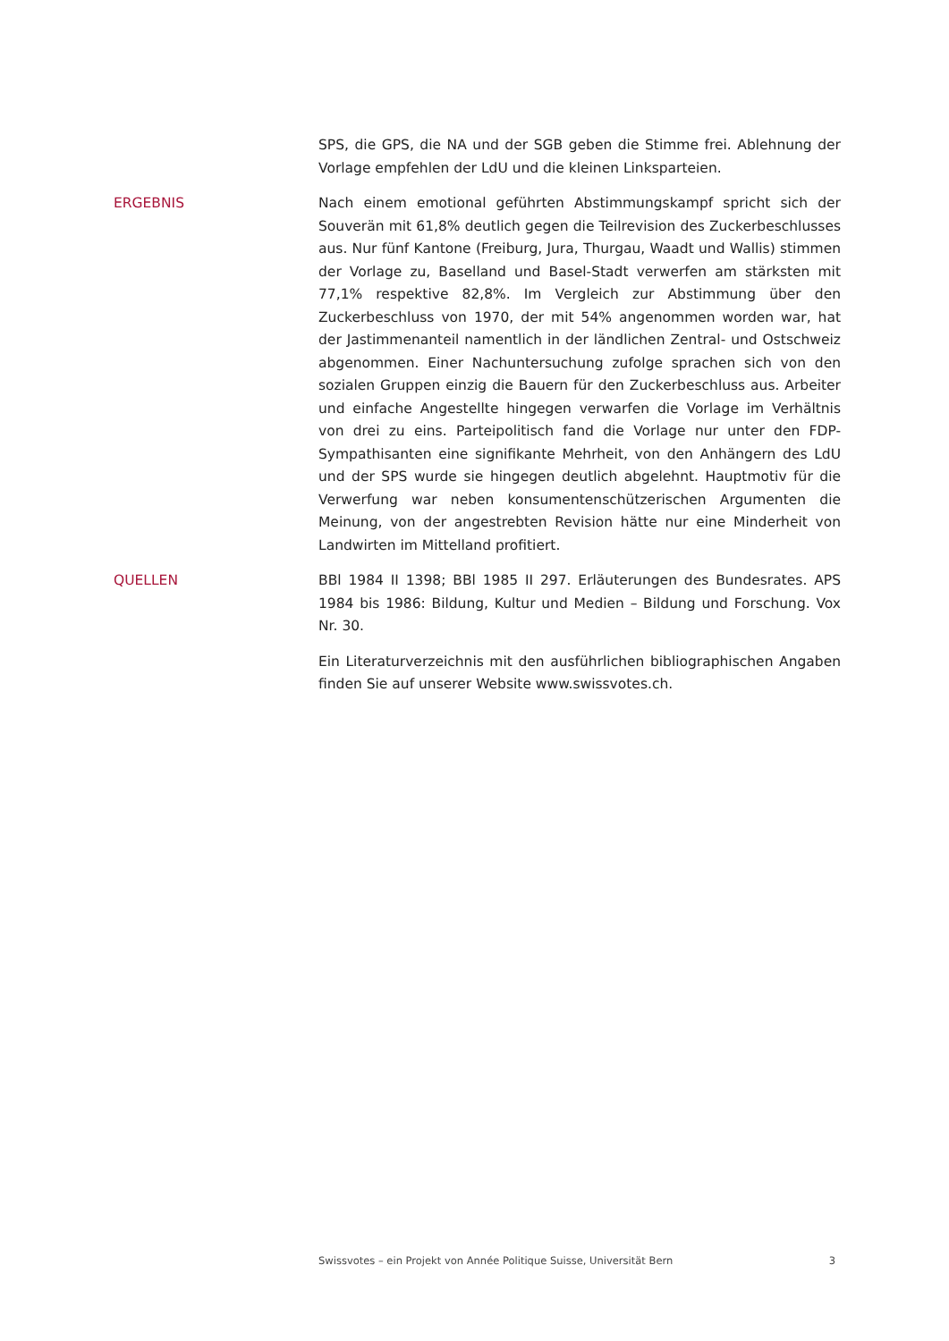SPS, die GPS, die NA und der SGB geben die Stimme frei. Ablehnung der Vorlage empfehlen der LdU und die kleinen Linksparteien.
ERGEBNIS Nach einem emotional geführten Abstimmungskampf spricht sich der Souverän mit 61,8% deutlich gegen die Teilrevision des Zuckerbeschlusses aus. Nur fünf Kantone (Freiburg, Jura, Thurgau, Waadt und Wallis) stimmen der Vorlage zu, Baselland und Basel-Stadt verwerfen am stärksten mit 77,1% respektive 82,8%. Im Vergleich zur Abstimmung über den Zuckerbeschluss von 1970, der mit 54% angenommen worden war, hat der Jastimmenanteil namentlich in der ländlichen Zentral- und Ostschweiz abgenommen. Einer Nachuntersuchung zufolge sprachen sich von den sozialen Gruppen einzig die Bauern für den Zuckerbeschluss aus. Arbeiter und einfache Angestellte hingegen verwarfen die Vorlage im Verhältnis von drei zu eins. Parteipolitisch fand die Vorlage nur unter den FDP-Sympathisanten eine signifikante Mehrheit, von den Anhängern des LdU und der SPS wurde sie hingegen deutlich abgelehnt. Hauptmotiv für die Verwerfung war neben konsumentenschützerischen Argumenten die Meinung, von der angestrebten Revision hätte nur eine Minderheit von Landwirten im Mittelland profitiert.
QUELLEN BBl 1984 II 1398; BBl 1985 II 297. Erläuterungen des Bundesrates. APS 1984 bis 1986: Bildung, Kultur und Medien – Bildung und Forschung. Vox Nr. 30.
Ein Literaturverzeichnis mit den ausführlichen bibliographischen Angaben finden Sie auf unserer Website www.swissvotes.ch.
Swissvotes – ein Projekt von Année Politique Suisse, Universität Bern 3